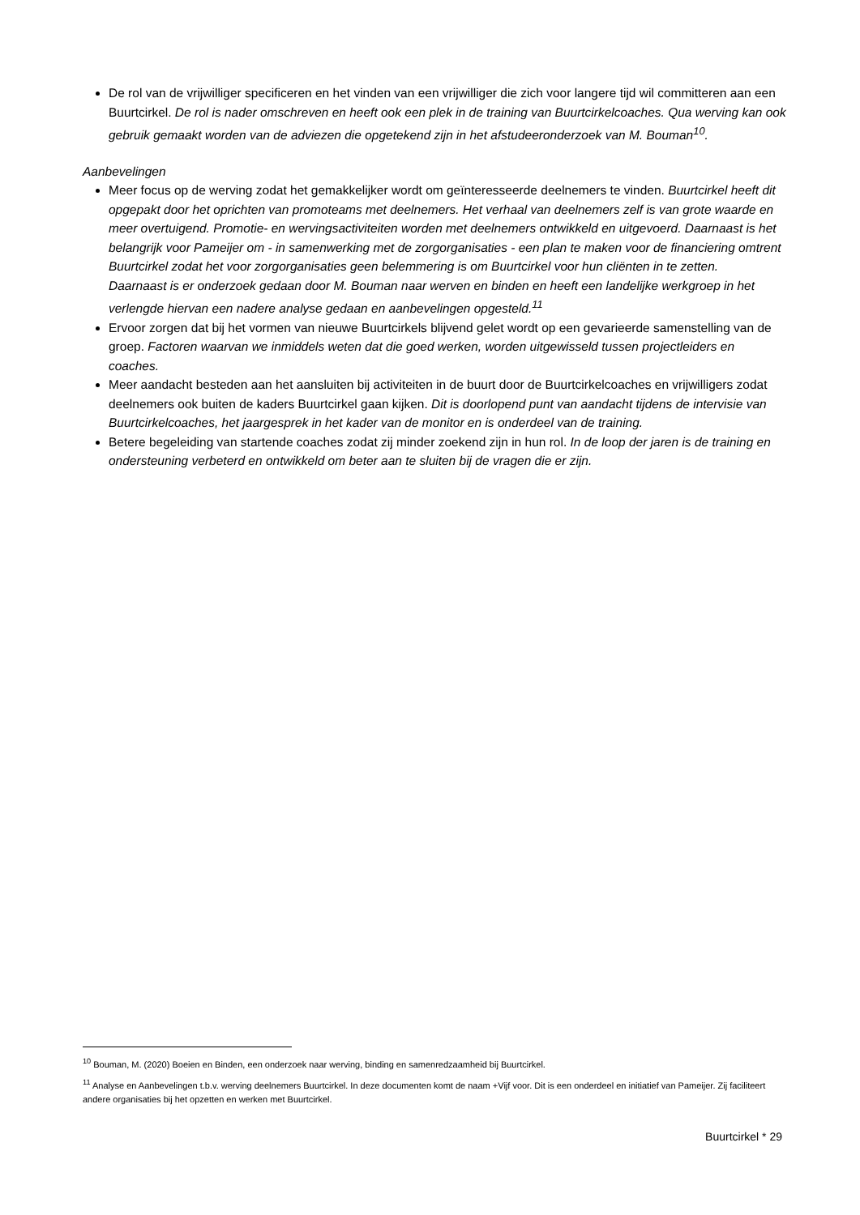De rol van de vrijwilliger specificeren en het vinden van een vrijwilliger die zich voor langere tijd wil committeren aan een Buurtcirkel. De rol is nader omschreven en heeft ook een plek in de training van Buurtcirkelcoaches. Qua werving kan ook gebruik gemaakt worden van de adviezen die opgetekend zijn in het afstudeeronderzoek van M. Bouman<sup>10</sup>.
Aanbevelingen
Meer focus op de werving zodat het gemakkelijker wordt om geïnteresseerde deelnemers te vinden. Buurtcirkel heeft dit opgepakt door het oprichten van promoteams met deelnemers. Het verhaal van deelnemers zelf is van grote waarde en meer overtuigend. Promotie- en wervingsactiviteiten worden met deelnemers ontwikkeld en uitgevoerd. Daarnaast is het belangrijk voor Pameijer om - in samenwerking met de zorgorganisaties - een plan te maken voor de financiering omtrent Buurtcirkel zodat het voor zorgorganisaties geen belemmering is om Buurtcirkel voor hun cliënten in te zetten.
Daarnaast is er onderzoek gedaan door M. Bouman naar werven en binden en heeft een landelijke werkgroep in het verlengde hiervan een nadere analyse gedaan en aanbevelingen opgesteld.<sup>11</sup>
Ervoor zorgen dat bij het vormen van nieuwe Buurtcirkels blijvend gelet wordt op een gevarieerde samenstelling van de groep. Factoren waarvan we inmiddels weten dat die goed werken, worden uitgewisseld tussen projectleiders en coaches.
Meer aandacht besteden aan het aansluiten bij activiteiten in de buurt door de Buurtcirkelcoaches en vrijwilligers zodat deelnemers ook buiten de kaders Buurtcirkel gaan kijken. Dit is doorlopend punt van aandacht tijdens de intervisie van Buurtcirkelcoaches, het jaargesprek in het kader van de monitor en is onderdeel van de training.
Betere begeleiding van startende coaches zodat zij minder zoekend zijn in hun rol. In de loop der jaren is de training en ondersteuning verbeterd en ontwikkeld om beter aan te sluiten bij de vragen die er zijn.
<sup>10</sup> Bouman, M. (2020) Boeien en Binden, een onderzoek naar werving, binding en samenredzaamheid bij Buurtcirkel.
<sup>11</sup> Analyse en Aanbevelingen t.b.v. werving deelnemers Buurtcirkel. In deze documenten komt de naam +Vijf voor. Dit is een onderdeel en initiatief van Pameijer. Zij faciliteert andere organisaties bij het opzetten en werken met Buurtcirkel.
Buurtcirkel * 29